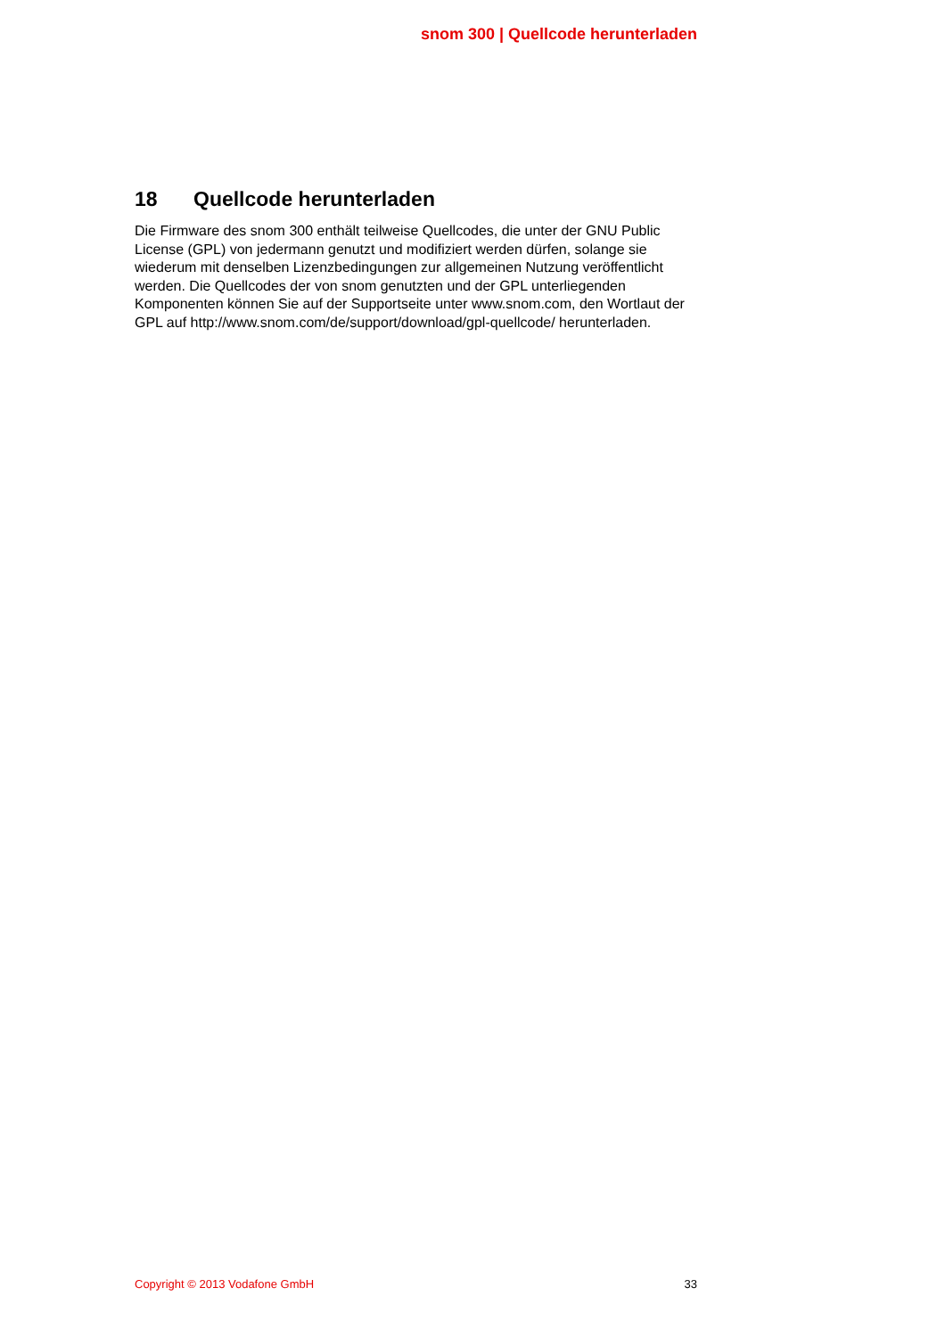snom 300 | Quellcode herunterladen
18 Quellcode herunterladen
Die Firmware des snom 300 enthält teilweise Quellcodes, die unter der GNU Public License (GPL) von jedermann genutzt und modifiziert werden dürfen, solange sie wiederum mit denselben Lizenzbedingungen zur allgemeinen Nutzung veröffentlicht werden. Die Quellcodes der von snom genutzten und der GPL unterliegenden Komponenten können Sie auf der Supportseite unter www.snom.com, den Wortlaut der GPL auf http://www.snom.com/de/support/download/gpl-quellcode/ herunterladen.
Copyright © 2013 Vodafone GmbH 33